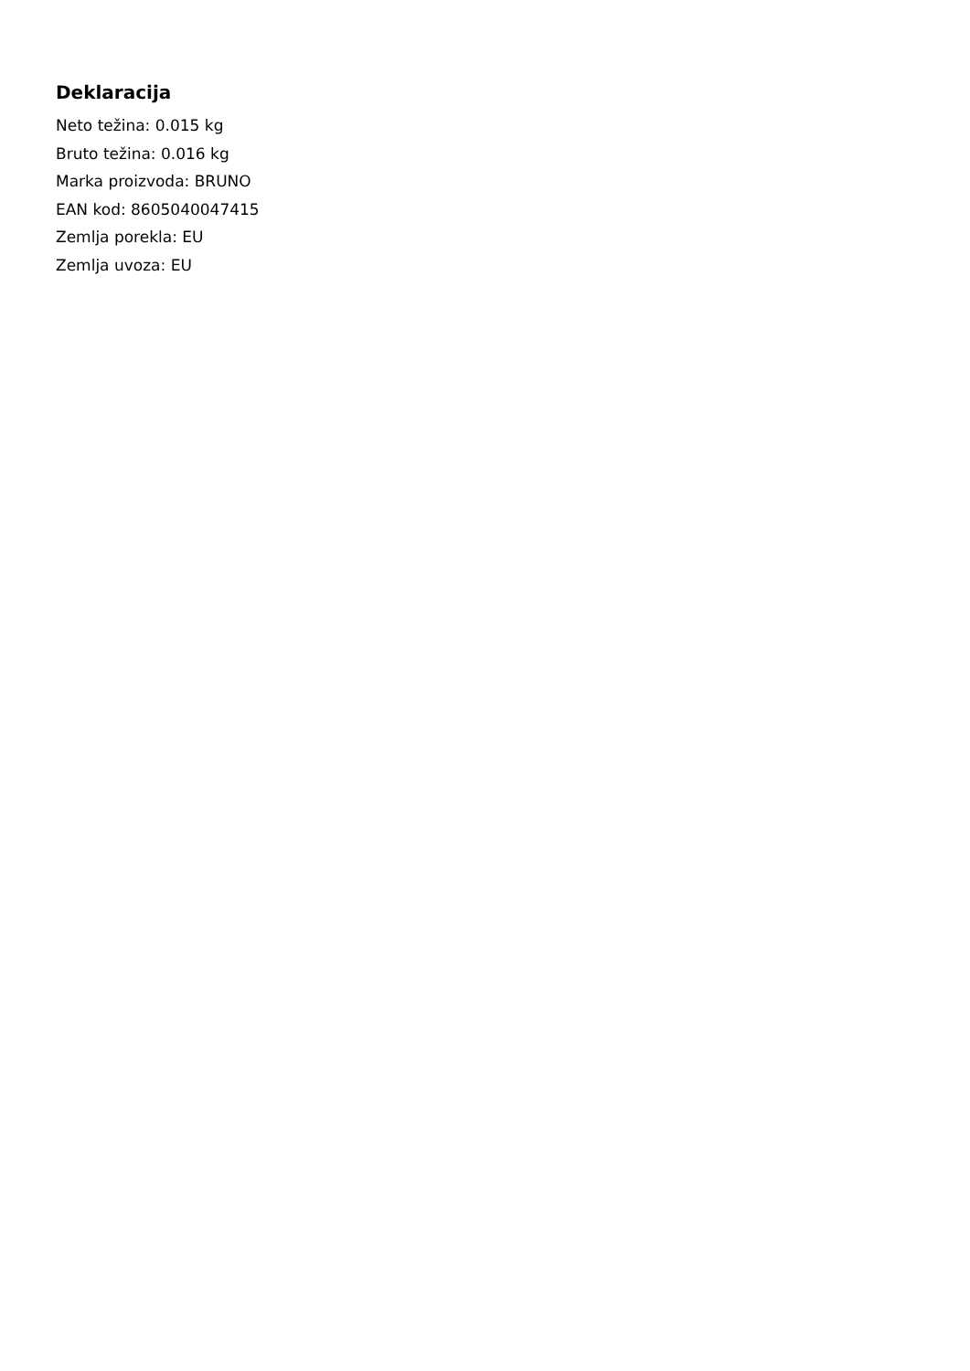Deklaracija
Neto težina: 0.015 kg
Bruto težina: 0.016 kg
Marka proizvoda: BRUNO
EAN kod: 8605040047415
Zemlja porekla: EU
Zemlja uvoza: EU